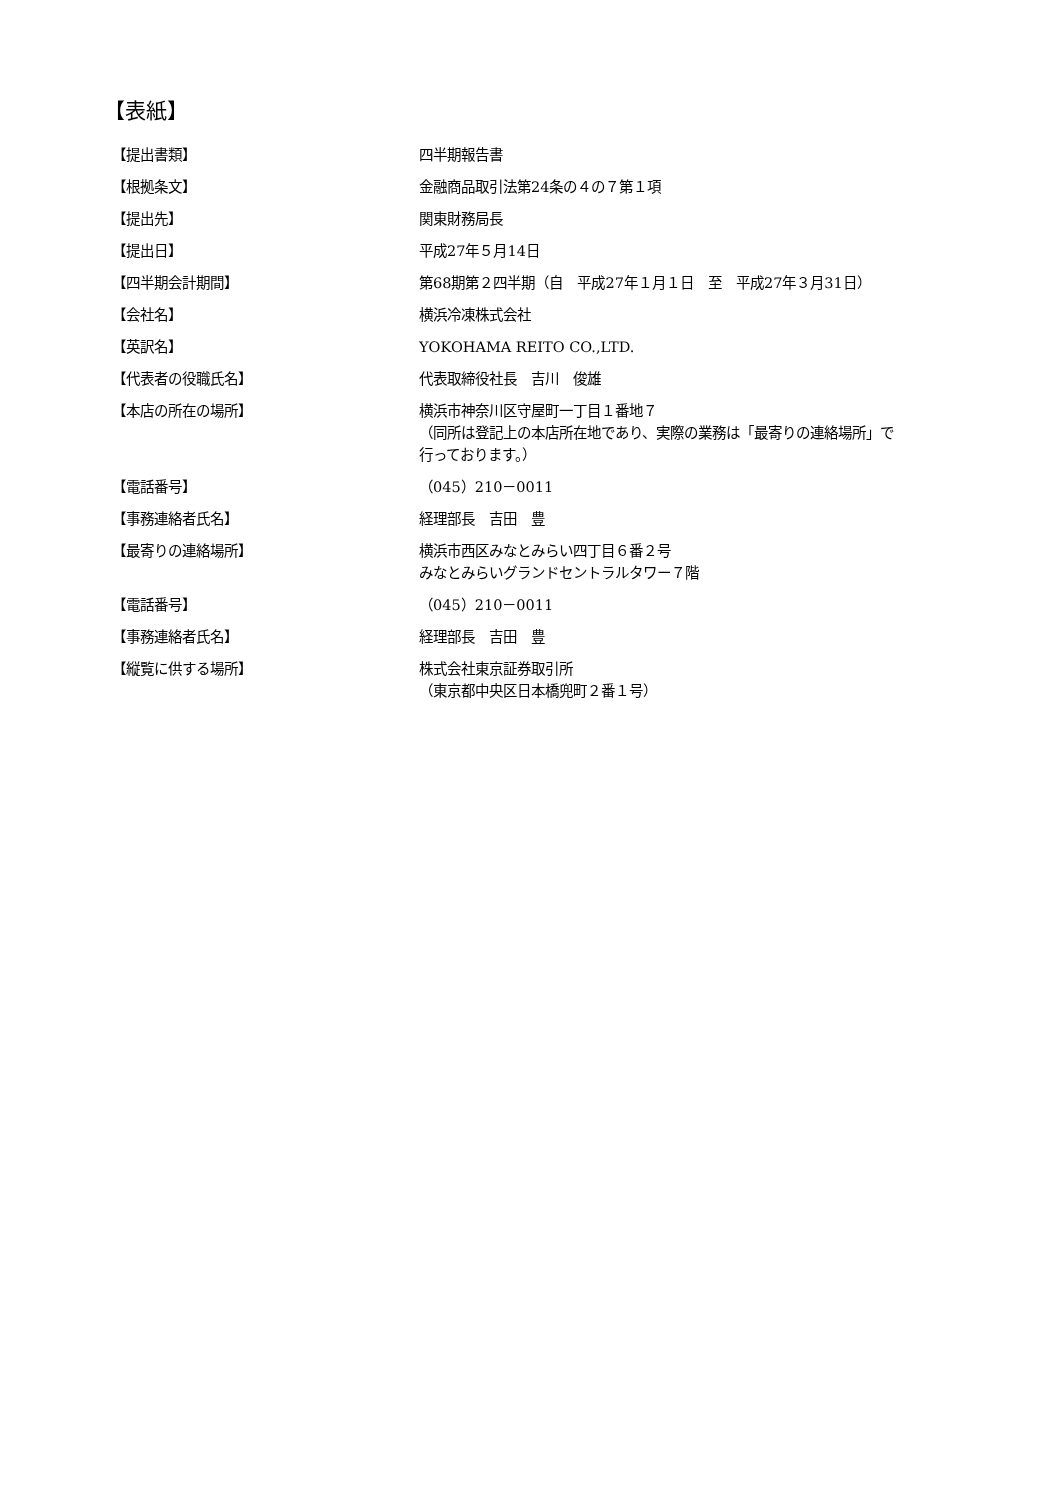【表紙】
| 【提出書類】 | 四半期報告書 |
| 【根拠条文】 | 金融商品取引法第24条の４の７第１項 |
| 【提出先】 | 関東財務局長 |
| 【提出日】 | 平成27年５月14日 |
| 【四半期会計期間】 | 第68期第２四半期（自 平成27年１月１日 至 平成27年３月31日） |
| 【会社名】 | 横浜冷凍株式会社 |
| 【英訳名】 | YOKOHAMA REITO CO.,LTD. |
| 【代表者の役職氏名】 | 代表取締役社長 吉川 俊雄 |
| 【本店の所在の場所】 | 横浜市神奈川区守屋町一丁目１番地７ （同所は登記上の本店所在地であり、実際の業務は「最寄りの連絡場所」で 行っております。） |
| 【電話番号】 | （045）210－0011 |
| 【事務連絡者氏名】 | 経理部長 吉田 豊 |
| 【最寄りの連絡場所】 | 横浜市西区みなとみらい四丁目６番２号 みなとみらいグランドセントラルタワー７階 |
| 【電話番号】 | （045）210－0011 |
| 【事務連絡者氏名】 | 経理部長 吉田 豊 |
| 【縦覧に供する場所】 | 株式会社東京証券取引所 （東京都中央区日本橋兜町２番１号） |